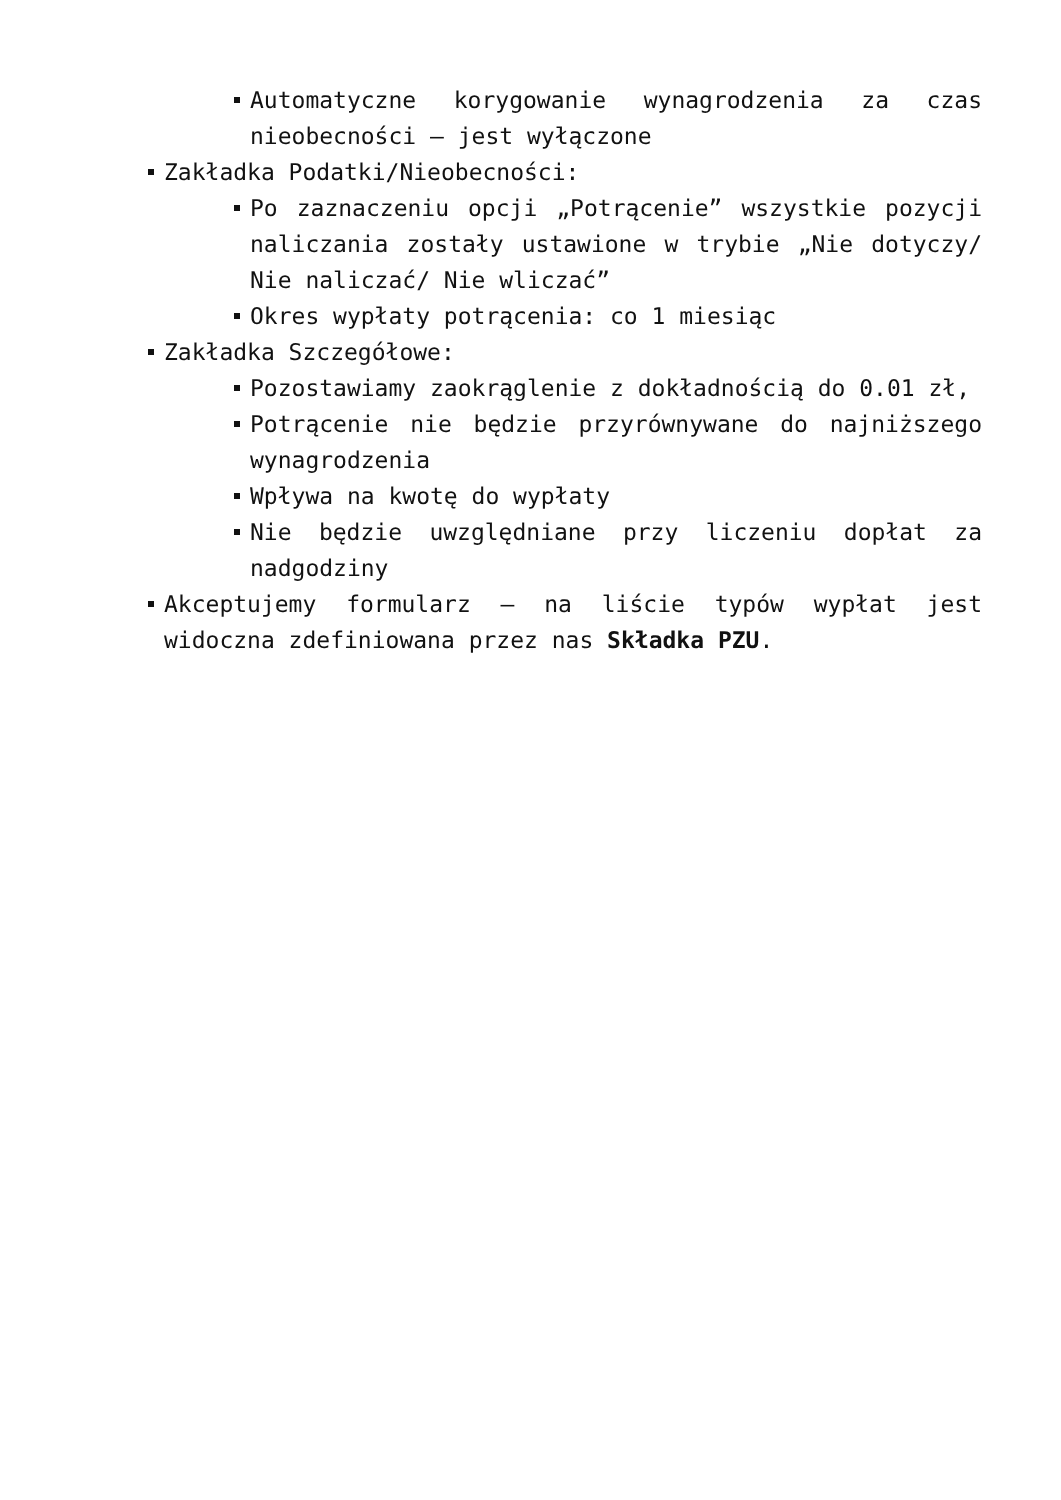Automatyczne korygowanie wynagrodzenia za czas nieobecności – jest wyłączone
Zakładka Podatki/Nieobecności:
Po zaznaczeniu opcji „Potrącenie” wszystkie pozycji naliczania zostały ustawione w trybie „Nie dotyczy/ Nie naliczać/ Nie wliczać”
Okres wypłaty potrącenia: co 1 miesiąc
Zakładka Szczegółowe:
Pozostawiamy zaokrąglenie z dokładnością do 0.01 zł,
Potrącenie nie będzie przyrównywane do najniższego wynagrodzenia
Wpływa na kwotę do wypłaty
Nie będzie uwzględniane przy liczeniu dopłat za nadgodziny
Akceptujemy formularz – na liście typów wypłat jest widoczna zdefiniowana przez nas Składka PZU.